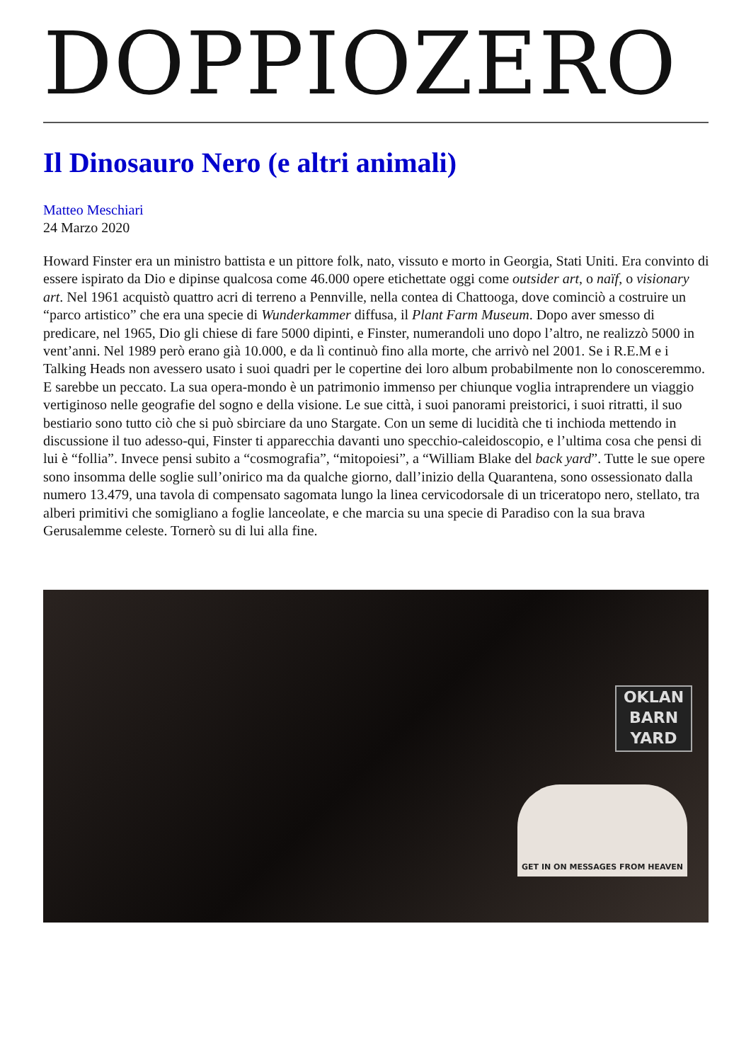DOPPIOZERO
Il Dinosauro Nero (e altri animali)
Matteo Meschiari
24 Marzo 2020
Howard Finster era un ministro battista e un pittore folk, nato, vissuto e morto in Georgia, Stati Uniti. Era convinto di essere ispirato da Dio e dipinse qualcosa come 46.000 opere etichettate oggi come outsider art, o naïf, o visionary art. Nel 1961 acquistò quattro acri di terreno a Pennville, nella contea di Chattooga, dove cominciò a costruire un “parco artistico” che era una specie di Wunderkammer diffusa, il Plant Farm Museum. Dopo aver smesso di predicare, nel 1965, Dio gli chiese di fare 5000 dipinti, e Finster, numerandoli uno dopo l’altro, ne realizzò 5000 in vent’anni. Nel 1989 però erano già 10.000, e da lì continuò fino alla morte, che arrivò nel 2001. Se i R.E.M e i Talking Heads non avessero usato i suoi quadri per le copertine dei loro album probabilmente non lo conosceremmo. E sarebbe un peccato. La sua opera-mondo è un patrimonio immenso per chiunque voglia intraprendere un viaggio vertiginoso nelle geografie del sogno e della visione. Le sue città, i suoi panorami preistorici, i suoi ritratti, il suo bestiario sono tutto ciò che si può sbirciare da uno Stargate. Con un seme di lucidità che ti inchioda mettendo in discussione il tuo adesso-qui, Finster ti apparecchia davanti uno specchio-caleidoscopio, e l’ultima cosa che pensi di lui è “follia”. Invece pensi subito a “cosmografia”, “mitopoiesi”, a “William Blake del back yard”. Tutte le sue opere sono insomma delle soglie sull’onirico ma da qualche giorno, dall’inizio della Quarantena, sono ossessionato dalla numero 13.479, una tavola di compensato sagomata lungo la linea cervicodorsale di un triceratopo nero, stellato, tra alberi primitivi che somigliano a foglie lanceolate, e che marcia su una specie di Paradiso con la sua brava Gerusalemme celeste. Tornerò su di lui alla fine.
OKLAN
BARN
YARD
GET IN ON MESSAGES FROM HEAVEN